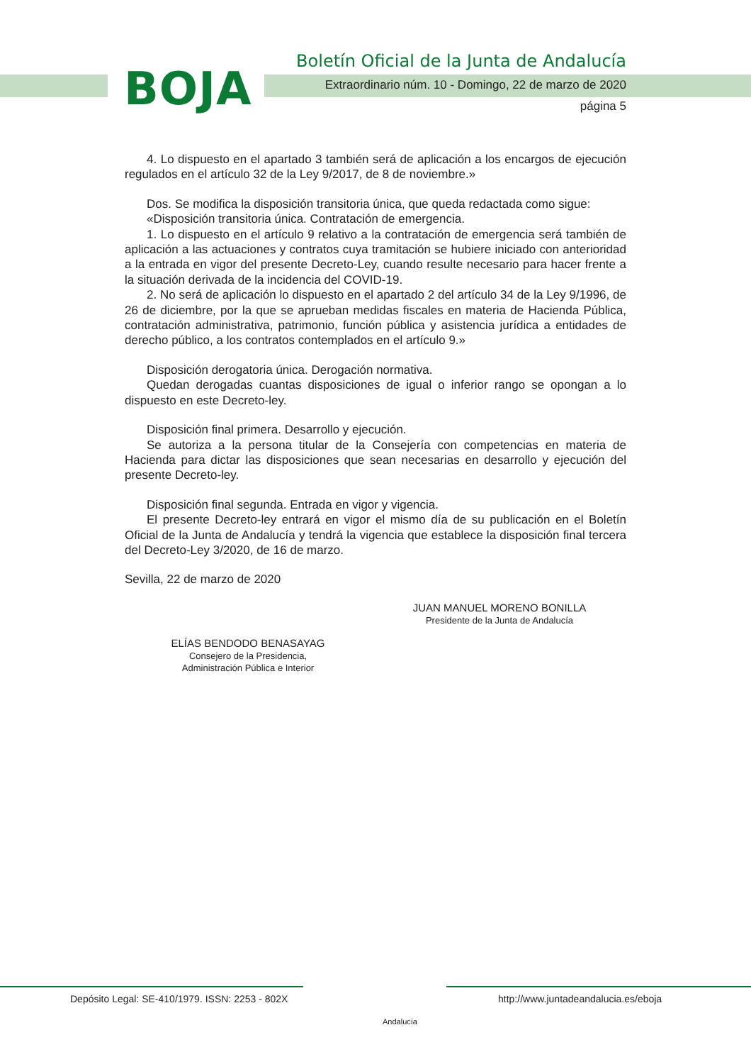BOJA
Boletín Oficial de la Junta de Andalucía
Extraordinario núm. 10 - Domingo, 22 de marzo de 2020
página 5
4. Lo dispuesto en el apartado 3 también será de aplicación a los encargos de ejecución regulados en el artículo 32 de la Ley 9/2017, de 8 de noviembre.»
Dos. Se modifica la disposición transitoria única, que queda redactada como sigue:
«Disposición transitoria única. Contratación de emergencia.
1. Lo dispuesto en el artículo 9 relativo a la contratación de emergencia será también de aplicación a las actuaciones y contratos cuya tramitación se hubiere iniciado con anterioridad a la entrada en vigor del presente Decreto-Ley, cuando resulte necesario para hacer frente a la situación derivada de la incidencia del COVID-19.
2. No será de aplicación lo dispuesto en el apartado 2 del artículo 34 de la Ley 9/1996, de 26 de diciembre, por la que se aprueban medidas fiscales en materia de Hacienda Pública, contratación administrativa, patrimonio, función pública y asistencia jurídica a entidades de derecho público, a los contratos contemplados en el artículo 9.»
Disposición derogatoria única. Derogación normativa.
Quedan derogadas cuantas disposiciones de igual o inferior rango se opongan a lo dispuesto en este Decreto-ley.
Disposición final primera. Desarrollo y ejecución.
Se autoriza a la persona titular de la Consejería con competencias en materia de Hacienda para dictar las disposiciones que sean necesarias en desarrollo y ejecución del presente Decreto-ley.
Disposición final segunda. Entrada en vigor y vigencia.
El presente Decreto-ley entrará en vigor el mismo día de su publicación en el Boletín Oficial de la Junta de Andalucía y tendrá la vigencia que establece la disposición final tercera del Decreto-Ley 3/2020, de 16 de marzo.
Sevilla, 22 de marzo de 2020
JUAN MANUEL MORENO BONILLA
Presidente de la Junta de Andalucía
ELÍAS BENDODO BENASAYAG
Consejero de la Presidencia,
Administración Pública e Interior
Depósito Legal: SE-410/1979. ISSN: 2253 - 802X
Andalucía
http://www.juntadeandalucia.es/eboja